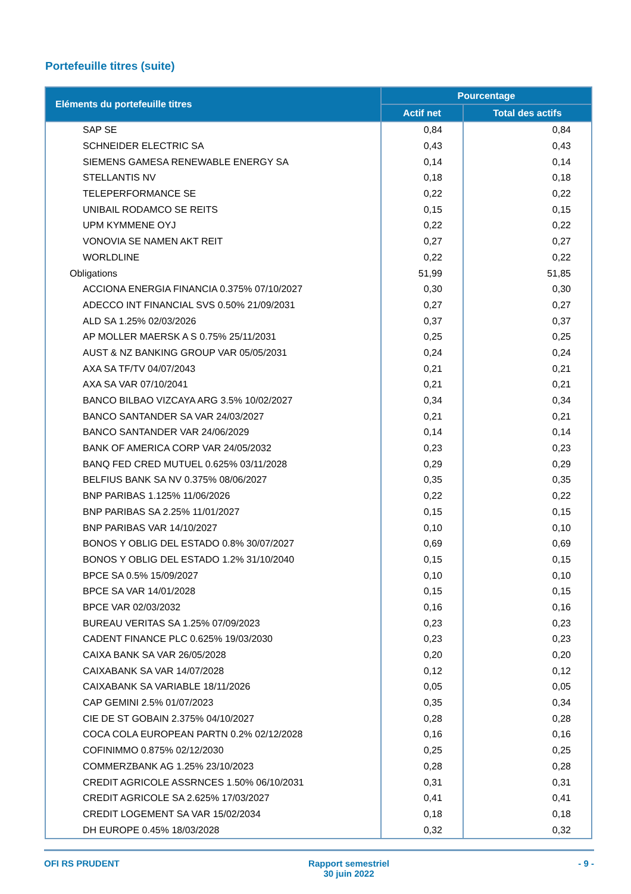Portefeuille titres (suite)
| Eléments du portefeuille titres | Pourcentage | |
| --- | --- | --- |
| | Actif net | Total des actifs |
| SAP SE | 0,84 | 0,84 |
| SCHNEIDER ELECTRIC SA | 0,43 | 0,43 |
| SIEMENS GAMESA RENEWABLE ENERGY SA | 0,14 | 0,14 |
| STELLANTIS NV | 0,18 | 0,18 |
| TELEPERFORMANCE SE | 0,22 | 0,22 |
| UNIBAIL RODAMCO SE REITS | 0,15 | 0,15 |
| UPM KYMMENE OYJ | 0,22 | 0,22 |
| VONOVIA SE NAMEN AKT REIT | 0,27 | 0,27 |
| WORLDLINE | 0,22 | 0,22 |
| Obligations | 51,99 | 51,85 |
| ACCIONA ENERGIA FINANCIA 0.375% 07/10/2027 | 0,30 | 0,30 |
| ADECCO INT FINANCIAL SVS 0.50% 21/09/2031 | 0,27 | 0,27 |
| ALD SA 1.25% 02/03/2026 | 0,37 | 0,37 |
| AP MOLLER MAERSK A S 0.75% 25/11/2031 | 0,25 | 0,25 |
| AUST & NZ BANKING GROUP VAR 05/05/2031 | 0,24 | 0,24 |
| AXA SA TF/TV 04/07/2043 | 0,21 | 0,21 |
| AXA SA VAR 07/10/2041 | 0,21 | 0,21 |
| BANCO BILBAO VIZCAYA ARG 3.5% 10/02/2027 | 0,34 | 0,34 |
| BANCO SANTANDER SA VAR 24/03/2027 | 0,21 | 0,21 |
| BANCO SANTANDER VAR 24/06/2029 | 0,14 | 0,14 |
| BANK OF AMERICA CORP VAR 24/05/2032 | 0,23 | 0,23 |
| BANQ FED CRED MUTUEL 0.625% 03/11/2028 | 0,29 | 0,29 |
| BELFIUS BANK SA NV 0.375% 08/06/2027 | 0,35 | 0,35 |
| BNP PARIBAS 1.125% 11/06/2026 | 0,22 | 0,22 |
| BNP PARIBAS SA 2.25% 11/01/2027 | 0,15 | 0,15 |
| BNP PARIBAS VAR 14/10/2027 | 0,10 | 0,10 |
| BONOS Y OBLIG DEL ESTADO 0.8% 30/07/2027 | 0,69 | 0,69 |
| BONOS Y OBLIG DEL ESTADO 1.2% 31/10/2040 | 0,15 | 0,15 |
| BPCE SA 0.5% 15/09/2027 | 0,10 | 0,10 |
| BPCE SA VAR 14/01/2028 | 0,15 | 0,15 |
| BPCE VAR 02/03/2032 | 0,16 | 0,16 |
| BUREAU VERITAS SA 1.25% 07/09/2023 | 0,23 | 0,23 |
| CADENT FINANCE PLC 0.625% 19/03/2030 | 0,23 | 0,23 |
| CAIXA BANK SA VAR 26/05/2028 | 0,20 | 0,20 |
| CAIXABANK SA VAR 14/07/2028 | 0,12 | 0,12 |
| CAIXABANK SA VARIABLE 18/11/2026 | 0,05 | 0,05 |
| CAP GEMINI 2.5% 01/07/2023 | 0,35 | 0,34 |
| CIE DE ST GOBAIN 2.375% 04/10/2027 | 0,28 | 0,28 |
| COCA COLA EUROPEAN PARTN 0.2% 02/12/2028 | 0,16 | 0,16 |
| COFINIMMO 0.875% 02/12/2030 | 0,25 | 0,25 |
| COMMERZBANK AG 1.25% 23/10/2023 | 0,28 | 0,28 |
| CREDIT AGRICOLE ASSRNCES 1.50% 06/10/2031 | 0,31 | 0,31 |
| CREDIT AGRICOLE SA 2.625% 17/03/2027 | 0,41 | 0,41 |
| CREDIT LOGEMENT SA VAR 15/02/2034 | 0,18 | 0,18 |
| DH EUROPE 0.45% 18/03/2028 | 0,32 | 0,32 |
OFI RS PRUDENT Rapport semestriel
30 juin 2022 - 9 -